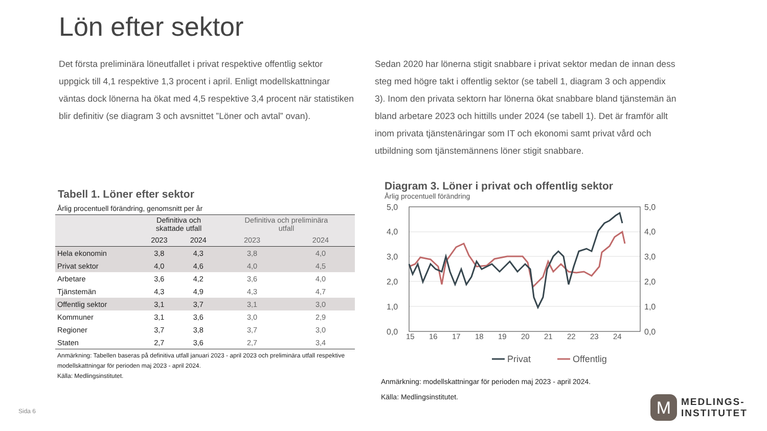Lön efter sektor
Det första preliminära löneutfallet i privat respektive offentlig sektor uppgick till 4,1 respektive 1,3 procent i april. Enligt modellskattningar väntas dock lönerna ha ökat med 4,5 respektive 3,4 procent när statistiken blir definitiv (se diagram 3 och avsnittet ”Löner och avtal” ovan).
Sedan 2020 har lönerna stigit snabbare i privat sektor medan de innan dess steg med högre takt i offentlig sektor (se tabell 1, diagram 3 och appendix 3). Inom den privata sektorn har lönerna ökat snabbare bland tjänstemän än bland arbetare 2023 och hittills under 2024 (se tabell 1). Det är framför allt inom privata tjänstenäringar som IT och ekonomi samt privat vård och utbildning som tjänstemännens löner stigit snabbare.
Tabell 1. Löner efter sektor
Årlig procentuell förändring, genomsnitt per år
| | Definitiva och skattade utfall | | Definitiva och preliminära utfall | |
| --- | --- | --- | --- | --- |
| | 2023 | 2024 | 2023 | 2024 |
| Hela ekonomin | 3,8 | 4,3 | 3,8 | 4,0 |
| Privat sektor | 4,0 | 4,6 | 4,0 | 4,5 |
| Arbetare | 3,6 | 4,2 | 3,6 | 4,0 |
| Tjänstemän | 4,3 | 4,9 | 4,3 | 4,7 |
| Offentlig sektor | 3,1 | 3,7 | 3,1 | 3,0 |
| Kommuner | 3,1 | 3,6 | 3,0 | 2,9 |
| Regioner | 3,7 | 3,8 | 3,7 | 3,0 |
| Staten | 2,7 | 3,6 | 2,7 | 3,4 |
Anmärkning: Tabellen baseras på definitiva utfall januari 2023 - april 2023 och preliminära utfall respektive modellskattningar för perioden maj 2023 - april 2024.
Källa: Medlingsinstitutet.
Diagram 3. Löner i privat och offentlig sektor
Årlig procentuell förändring
5,0
4,0
3,0
2,0
1,0
0,0
5,0
4,0
3,0
2,0
1,0
0,0
15
16
17
18
19
20
21
22
23
24
Privat
Offentlig
Anmärkning: modellskattningar för perioden maj 2023 - april 2024.
Källa: Medlingsinstitutet.
Sida 6
M
MEDLINGS-
INSTITUTET